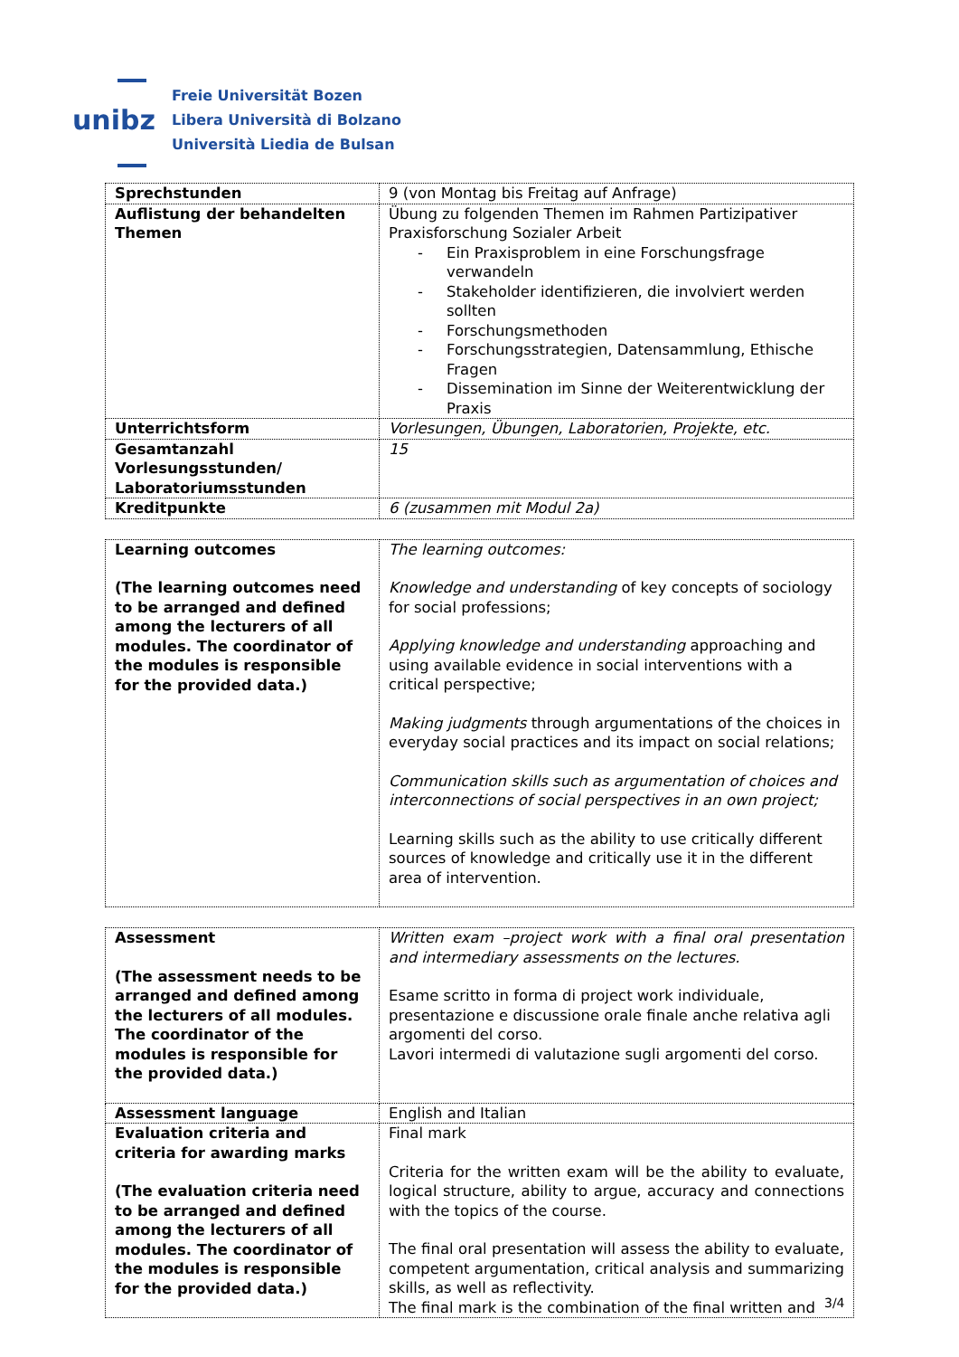unibz
Freie Universität Bozen
Libera Università di Bolzano
Università Liedia de Bulsan
| Sprechstunden | 9 (von Montag bis Freitag auf Anfrage) |
| Auflistung der behandelten Themen | Übung zu folgenden Themen im Rahmen Partizipativer Praxisforschung Sozialer Arbeit Ein Praxisproblem in eine Forschungsfrage verwandeln Stakeholder identifizieren, die involviert werden sollten Forschungsmethoden Forschungsstrategien, Datensammlung, Ethische Fragen Dissemination im Sinne der Weiterentwicklung der Praxis |
| Unterrichtsform | Vorlesungen, Übungen, Laboratorien, Projekte, etc. |
| Gesamtanzahl Vorlesungsstunden/ Laboratoriumsstunden | 15 |
| Kreditpunkte | 6 (zusammen mit Modul 2a) |
| Learning outcomes (The learning outcomes need to be arranged and defined among the lecturers of all modules. The coordinator of the modules is responsible for the provided data.) | The learning outcomes: Knowledge and understanding of key concepts of sociology for social professions; Applying knowledge and understanding approaching and using available evidence in social interventions with a critical perspective; Making judgments through argumentations of the choices in everyday social practices and its impact on social relations; Communication skills such as argumentation of choices and interconnections of social perspectives in an own project; Learning skills such as the ability to use critically different sources of knowledge and critically use it in the different area of intervention. |
| Assessment (The assessment needs to be arranged and defined among the lecturers of all modules. The coordinator of the modules is responsible for the provided data.) | Written exam –project work with a final oral presentation and intermediary assessments on the lectures. Esame scritto in forma di project work individuale, presentazione e discussione orale finale anche relativa agli argomenti del corso. Lavori intermedi di valutazione sugli argomenti del corso. |
| Assessment language | English and Italian |
| Evaluation criteria and criteria for awarding marks (The evaluation criteria need to be arranged and defined among the lecturers of all modules. The coordinator of the modules is responsible for the provided data.) | Final mark Criteria for the written exam will be the ability to evaluate, logical structure, ability to argue, accuracy and connections with the topics of the course. The final oral presentation will assess the ability to evaluate, competent argumentation, critical analysis and summarizing skills, as well as reflectivity. The final mark is the combination of the final written and |
3/4